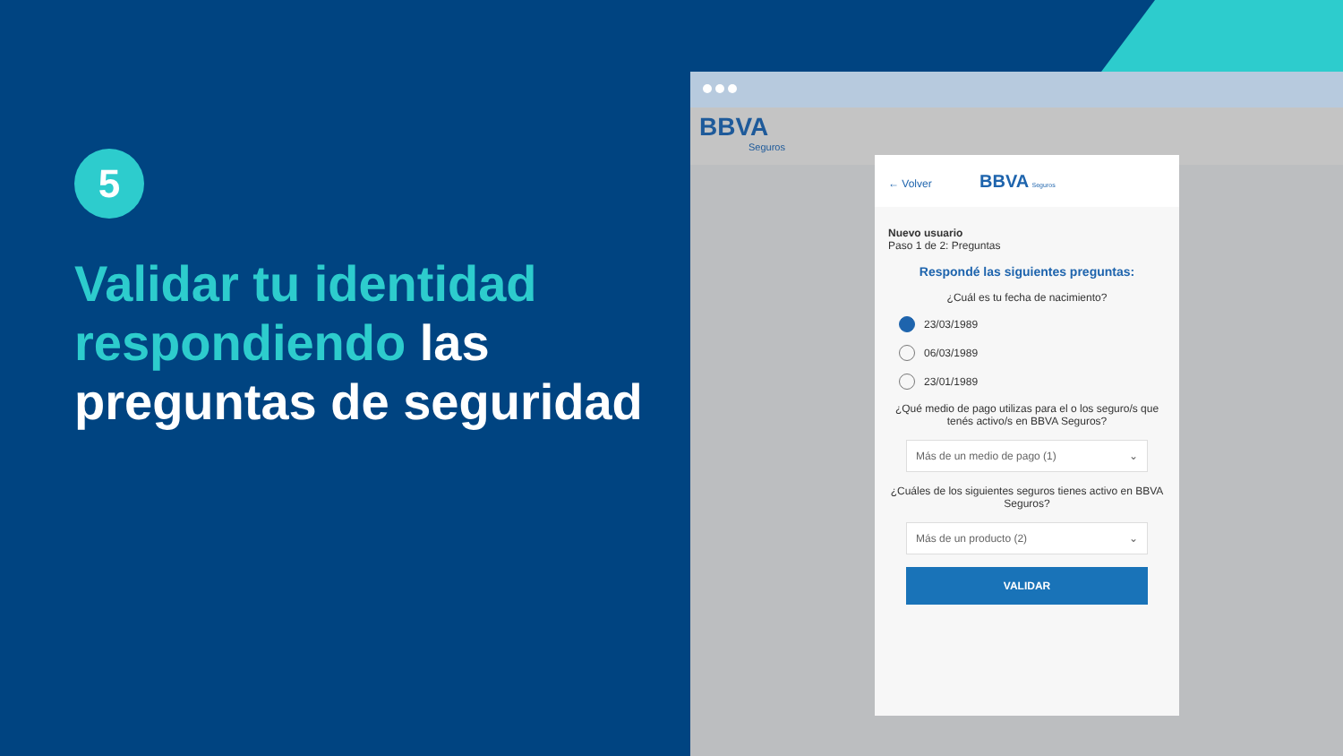5
Validar tu identidad respondiendo las preguntas de seguridad
BBVA
Seguros
← Volver BBVA Seguros
Nuevo usuario
Paso 1 de 2: Preguntas
Respondé las siguientes preguntas:
¿Cuál es tu fecha de nacimiento?
23/03/1989
06/03/1989
23/01/1989
¿Qué medio de pago utilizas para el o los seguro/s que tenés activo/s en BBVA Seguros?
Más de un medio de pago (1) ⌄
¿Cuáles de los siguientes seguros tienes activo en BBVA Seguros?
Más de un producto (2) ⌄
VALIDAR